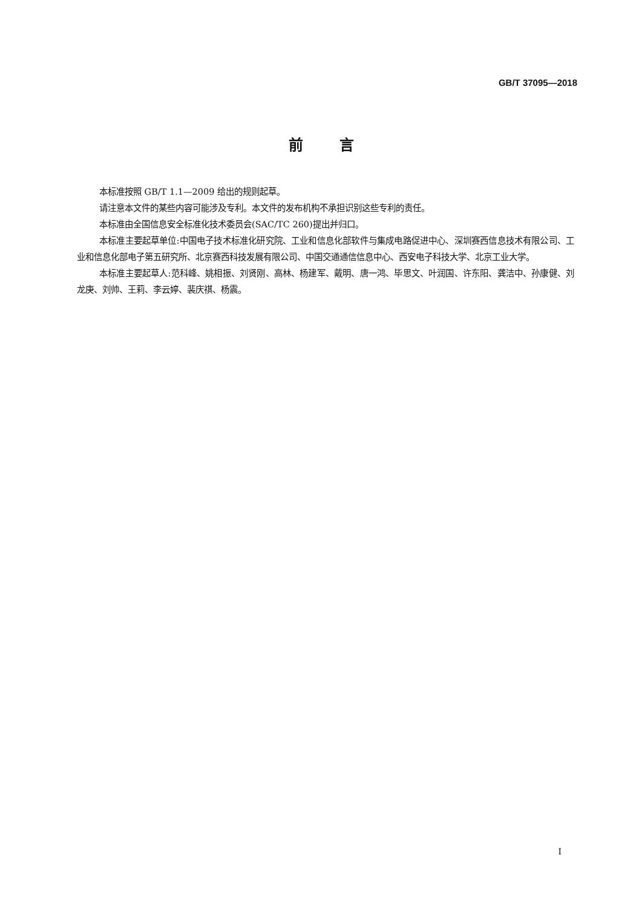GB/T 37095—2018
前言
本标准按照 GB/T 1.1—2009 给出的规则起草。
请注意本文件的某些内容可能涉及专利。本文件的发布机构不承担识别这些专利的责任。
本标准由全国信息安全标准化技术委员会(SAC/TC 260)提出并归口。
本标准主要起草单位:中国电子技术标准化研究院、工业和信息化部软件与集成电路促进中心、深圳赛西信息技术有限公司、工业和信息化部电子第五研究所、北京赛西科技发展有限公司、中国交通通信信息中心、西安电子科技大学、北京工业大学。
本标准主要起草人:范科峰、姚相振、刘贤刚、高林、杨建军、戴明、唐一鸿、毕思文、叶润国、许东阳、龚洁中、孙康健、刘龙庚、刘帅、王莉、李云婷、裴庆祺、杨震。
I